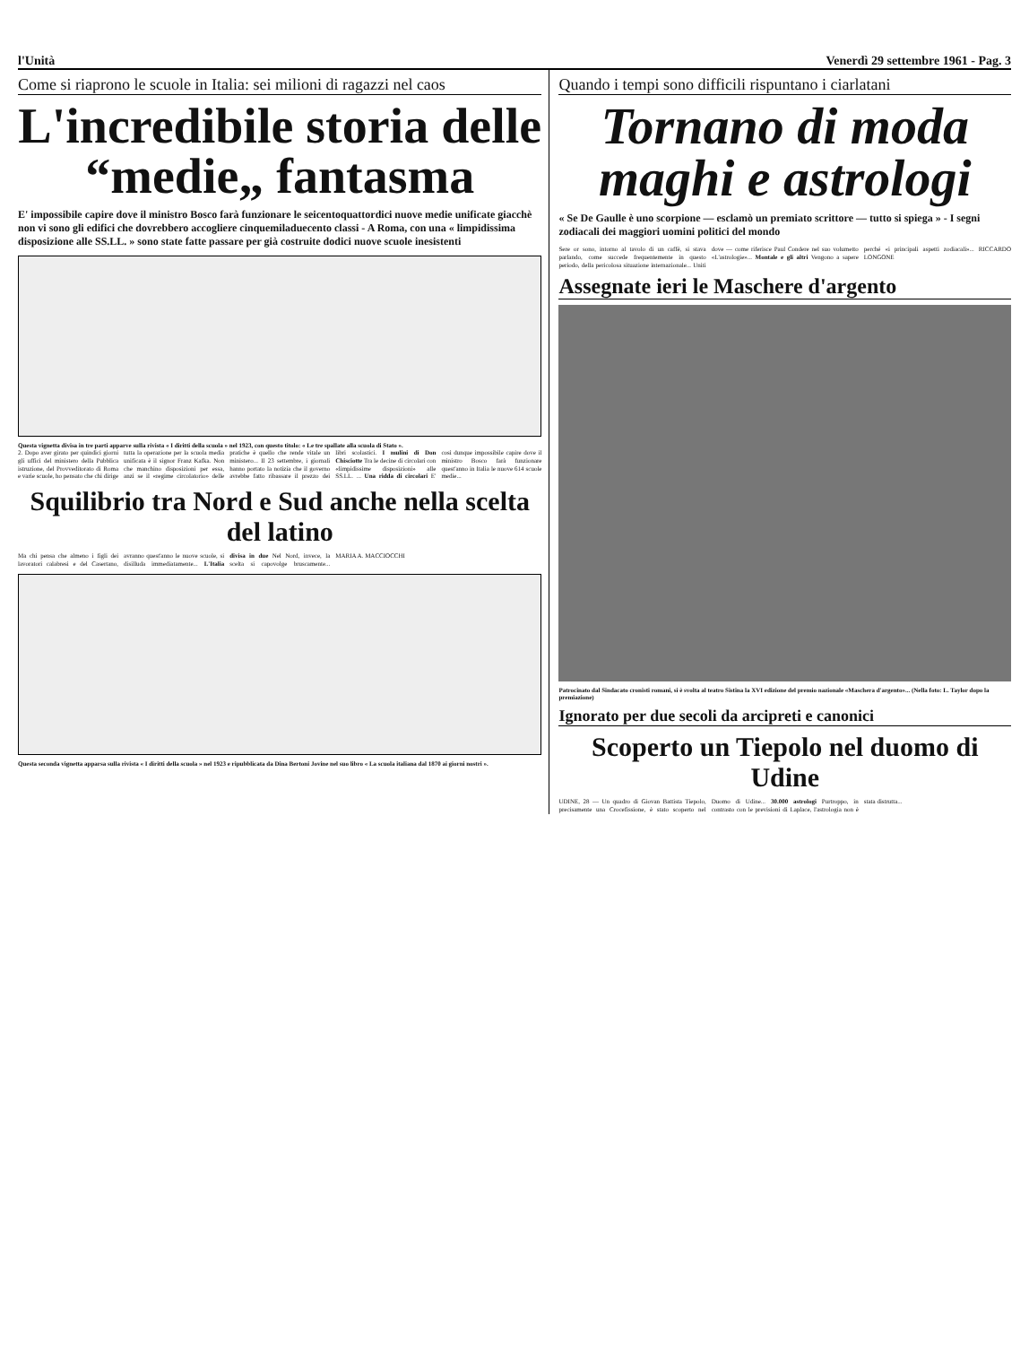l'Unità Venerdì 29 settembre 1961 - Pag. 3
Come si riaprono le scuole in Italia: sei milioni di ragazzi nel caos
L'incredibile storia delle “medie„ fantasma
E' impossibile capire dove il ministro Bosco farà funzionare le seicentoquattordici nuove medie unificate giacchè non vi sono gli edifici che dovrebbero accogliere cinquemiladuecento classi - A Roma, con una « limpidissima disposizione alle SS.LL. » sono state fatte passare per già costruite dodici nuove scuole inesistenti
Questa vignetta divisa in tre parti apparve sulla rivista « I diritti della scuola » nel 1923, con questo titolo: « Le tre spallate alla scuola di Stato ».
2. Dopo aver girato per quindici giorni gli uffici del ministero della Pubblica istruzione, del Provveditorato di Roma e varie scuole, ho pensato che chi dirige tutta la operazione per la scuola media unificata è il signor Franz Kafka. Non che manchino disposizioni per essa, anzi se il «regime circolatorio» delle pratiche è quello che rende vitale un ministero... Il 23 settembre, i giornali hanno portato la notizia che il governo avrebbe fatto ribassare il prezzo dei libri scolastici. I mulini di Don Chisciotte Tra le decine di circolari con «limpidissime disposizioni» alle SS.LL. ... Una ridda di circolari E' così dunque impossibile capire dove il ministro Bosco farà funzionare quest'anno in Italia le nuove 614 scuole medie...
Squilibrio tra Nord e Sud anche nella scelta del latino
Ma chi pensa che almeno i figli dei lavoratori calabresi e del Casertano, avranno quest'anno le nuove scuole, si disilluda immediatamente... L'Italia divisa in due Nel Nord, invece, la scelta si capovolge bruscamente... MARIA A. MACCIOCCHI
Questa seconda vignetta apparsa sulla rivista « I diritti della scuola » nel 1923 e ripubblicata da Dina Bertoni Jovine nel suo libro « La scuola italiana dal 1870 ai giorni nostri ».
Quando i tempi sono difficili rispuntano i ciarlatani
Tornano di moda maghi e astrologi
« Se De Gaulle è uno scorpione — esclamò un premiato scrittore — tutto si spiega » - I segni zodiacali dei maggiori uomini politici del mondo
Sere or sono, intorno al tavolo di un caffè, si stava parlando, come succede frequentemente in questo periodo, della pericolosa situazione internazionale... Uniti dove — come riferisce Paul Condere nel suo volumetto «L'astrologie»... Montale e gli altri Vengono a sapere perché «i principali aspetti zodiacali»... RICCARDO LONGONE
Assegnate ieri le Maschere d'argento
Patrocinato dal Sindacato cronisti romani, si è svolta al teatro Sistina la XVI edizione del premio nazionale «Maschera d'argento»... (Nella foto: L. Taylor dopo la premiazione)
Ignorato per due secoli da arcipreti e canonici
Scoperto un Tiepolo nel duomo di Udine
UDINE, 28 — Un quadro di Giovan Battista Tiepolo, precisamente una Crocefissione, è stato scoperto nel Duomo di Udine... 30.000 astrologi Purtroppo, in contrasto con le previsioni di Laplace, l'astrologia non è stata distrutta...